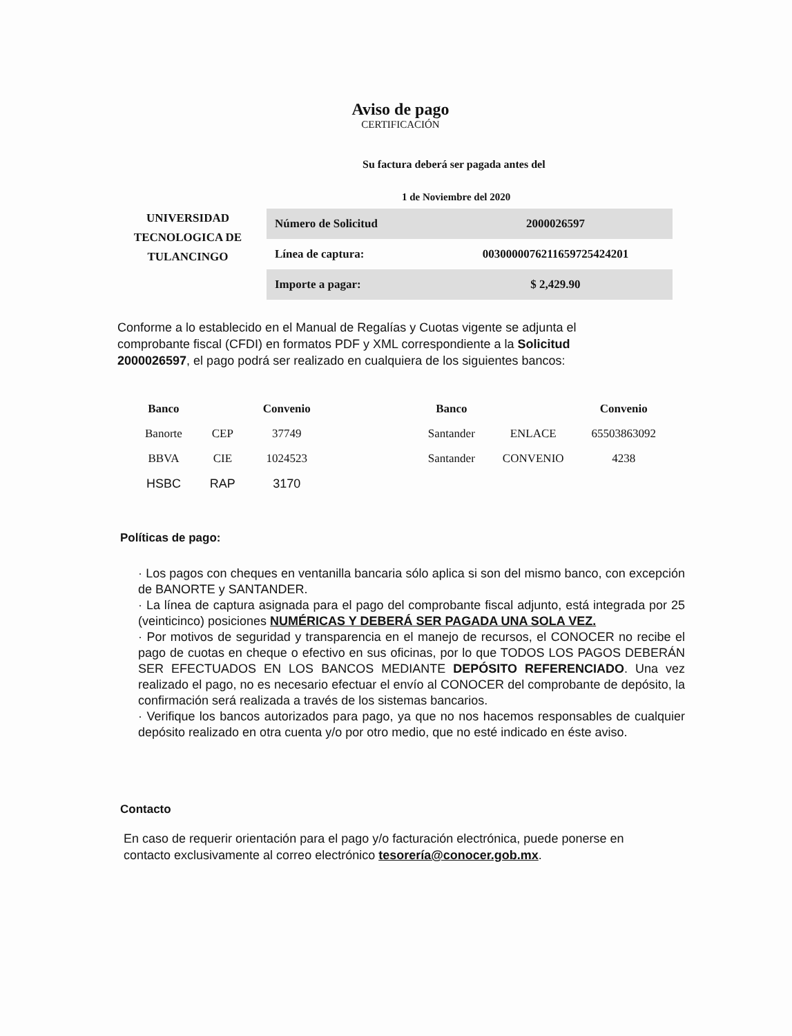Aviso de pago
CERTIFICACIÓN
Su factura deberá ser pagada antes del
1 de Noviembre del 2020
UNIVERSIDAD TECNOLOGICA DE TULANCINGO
| Número de Solicitud | 2000026597 |
| Línea de captura: | 0030000076211659725424201 |
| Importe a pagar: | $ 2,429.90 |
Conforme a lo establecido en el Manual de Regalías y Cuotas vigente se adjunta el comprobante fiscal (CFDI) en formatos PDF y XML correspondiente a la Solicitud 2000026597, el pago podrá ser realizado en cualquiera de los siguientes bancos:
| Banco | | Convenio | | Banco | | Convenio |
| --- | --- | --- | --- | --- | --- | --- |
| Banorte | CEP | 37749 | | Santander | ENLACE | 65503863092 |
| BBVA | CIE | 1024523 | | Santander | CONVENIO | 4238 |
| HSBC | RAP | 3170 | | | | |
Políticas de pago:
· Los pagos con cheques en ventanilla bancaria sólo aplica si son del mismo banco, con excepción de BANORTE y SANTANDER.
· La línea de captura asignada para el pago del comprobante fiscal adjunto, está integrada por 25 (veinticinco) posiciones NUMÉRICAS Y DEBERÁ SER PAGADA UNA SOLA VEZ.
· Por motivos de seguridad y transparencia en el manejo de recursos, el CONOCER no recibe el pago de cuotas en cheque o efectivo en sus oficinas, por lo que TODOS LOS PAGOS DEBERÁN SER EFECTUADOS EN LOS BANCOS MEDIANTE DEPÓSITO REFERENCIADO. Una vez realizado el pago, no es necesario efectuar el envío al CONOCER del comprobante de depósito, la confirmación será realizada a través de los sistemas bancarios.
· Verifique los bancos autorizados para pago, ya que no nos hacemos responsables de cualquier depósito realizado en otra cuenta y/o por otro medio, que no esté indicado en éste aviso.
Contacto
En caso de requerir orientación para el pago y/o facturación electrónica, puede ponerse en contacto exclusivamente al correo electrónico tesorería@conocer.gob.mx.